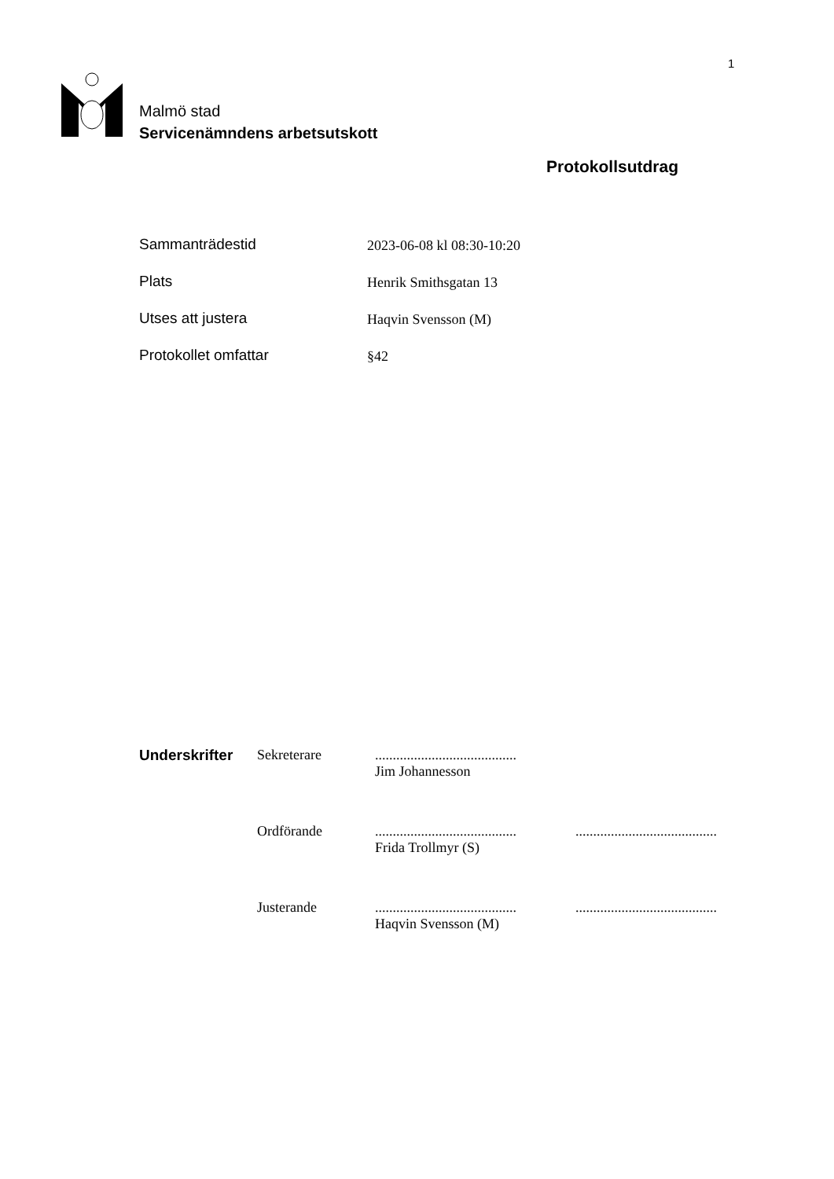1
Malmö stad
Servicenämndens arbetsutskott
Protokollsutdrag
Sammanträdestid 2023-06-08 kl 08:30-10:20
Plats Henrik Smithsgatan 13
Utses att justera Haqvin Svensson (M)
Protokollet omfattar §42
Underskrifter Sekreterare ........................................
Jim Johannesson
Ordförande ........................................
Frida Trollmyr (S)
........................................
Justerande ........................................
Haqvin Svensson (M)
........................................